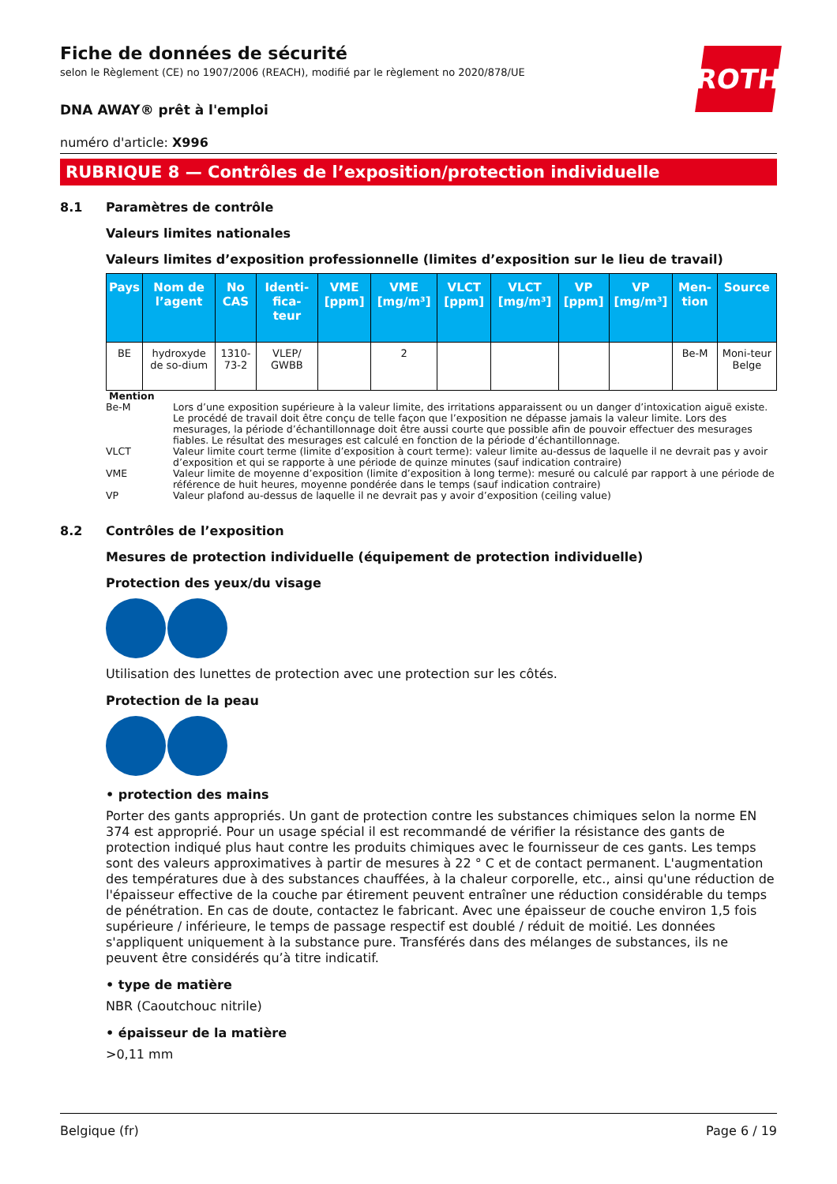ROTH
Fiche de données de sécurité
selon le Règlement (CE) no 1907/2006 (REACH), modifié par le règlement no 2020/878/UE
DNA AWAY® prêt à l'emploi
numéro d'article: X996
RUBRIQUE 8 — Contrôles de l’exposition/protection individuelle
8.1 Paramètres de contrôle
Valeurs limites nationales
Valeurs limites d’exposition professionnelle (limites d’exposition sur le lieu de travail)
| Pays | Nom de l’agent | No CAS | Identi-fica-teur | VME [ppm] | VME [mg/m³] | VLCT [ppm] | VLCT [mg/m³] | VP [ppm] | VP [mg/m³] | Men-tion | Source |
| --- | --- | --- | --- | --- | --- | --- | --- | --- | --- | --- | --- |
| BE | hydroxyde de so-dium | 1310-73-2 | VLEP/ GWBB | | 2 | | | | | Be-M | Moni-teur Belge |
Mention
Be-M Lors d’une exposition supérieure à la valeur limite, des irritations apparaissent ou un danger d’intoxication aiguë existe. Le procédé de travail doit être conçu de telle façon que l’exposition ne dépasse jamais la valeur limite. Lors des mesurages, la période d’échantillonnage doit être aussi courte que possible afin de pouvoir effectuer des mesurages fiables. Le résultat des mesurages est calculé en fonction de la période d’échantillonnage.
VLCT Valeur limite court terme (limite d’exposition à court terme): valeur limite au-dessus de laquelle il ne devrait pas y avoir d’exposition et qui se rapporte à une période de quinze minutes (sauf indication contraire)
VME Valeur limite de moyenne d’exposition (limite d’exposition à long terme): mesuré ou calculé par rapport à une période de référence de huit heures, moyenne pondérée dans le temps (sauf indication contraire)
VP Valeur plafond au-dessus de laquelle il ne devrait pas y avoir d’exposition (ceiling value)
8.2 Contrôles de l’exposition
Mesures de protection individuelle (équipement de protection individuelle)
Protection des yeux/du visage
Utilisation des lunettes de protection avec une protection sur les côtés.
Protection de la peau
• protection des mains
Porter des gants appropriés. Un gant de protection contre les substances chimiques selon la norme EN 374 est approprié. Pour un usage spécial il est recommandé de vérifier la résistance des gants de protection indiqué plus haut contre les produits chimiques avec le fournisseur de ces gants. Les temps sont des valeurs approximatives à partir de mesures à 22 ° C et de contact permanent. L'augmentation des températures due à des substances chauffées, à la chaleur corporelle, etc., ainsi qu'une réduction de l'épaisseur effective de la couche par étirement peuvent entraîner une réduction considérable du temps de pénétration. En cas de doute, contactez le fabricant. Avec une épaisseur de couche environ 1,5 fois supérieure / inférieure, le temps de passage respectif est doublé / réduit de moitié. Les données s'appliquent uniquement à la substance pure. Transférés dans des mélanges de substances, ils ne peuvent être considérés qu’à titre indicatif.
• type de matière
NBR (Caoutchouc nitrile)
• épaisseur de la matière
>0,11 mm
Belgique (fr) Page 6 / 19